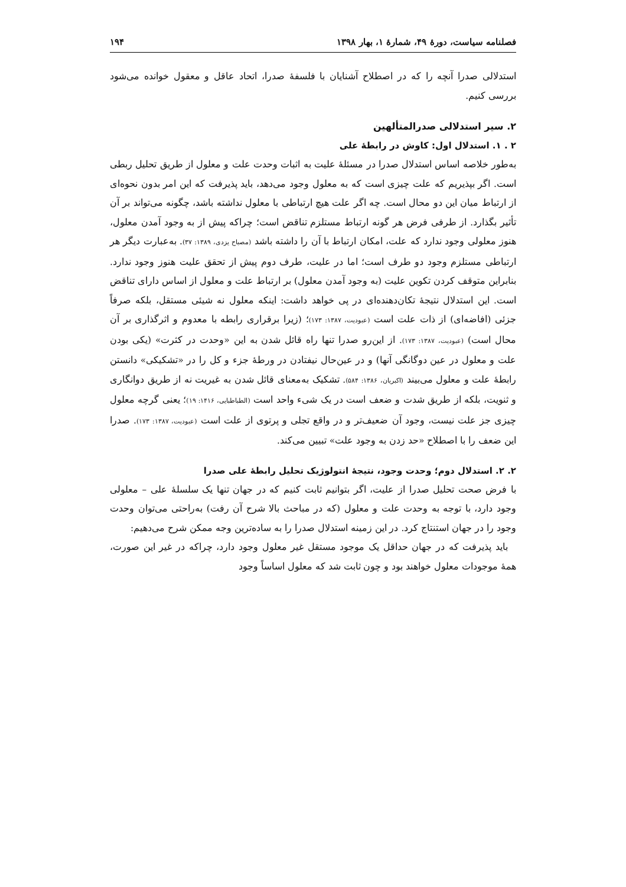فصلنامه سیاست، دورۀ ۴۹، شمارۀ ۱، بهار ۱۳۹۸ ۱۹۴
استدلالی صدرا آنچه را که در اصطلاح آشنایان با فلسفۀ صدرا، اتحاد عاقل و معقول خوانده می‌شود بررسی کنیم.
۲. سیر استدلالی صدرالمتألهین
۲ . ۱. استدلال اول: کاوش در رابطۀ علی
به‌طور خلاصه اساس استدلال صدرا در مسئلۀ علیت به اثبات وحدت علت و معلول از طریق تحلیل ربطی است. اگر بپذیریم که علت چیزی است که به معلول وجود می‌دهد، باید پذیرفت که این امر بدون نحوه‌ای از ارتباط میان این دو محال است. چه اگر علت هیچ ارتباطی با معلول نداشته باشد، چگونه می‌تواند بر آن تأثیر بگذارد. از طرفی فرض هر گونه ارتباط مستلزم تناقض است؛ چراکه پیش از به وجود آمدن معلول، هنوز معلولی وجود ندارد که علت، امکان ارتباط با آن را داشته باشد (مصباح یزدی، ۱۳۸۹: ۳۷). به‌عبارت دیگر هر ارتباطی مستلزم وجود دو طرف است؛ اما در علیت، طرف دوم پیش از تحقق علیت هنوز وجود ندارد. بنابراین متوقف کردن تکوین علیت (به وجود آمدن معلول) بر ارتباط علت و معلول از اساس دارای تناقض است. این استدلال نتیجۀ تکان‌دهنده‌ای در پی خواهد داشت: اینکه معلول نه شیئی مستقل، بلکه صرفاً جزئی (افاضه‌ای) از ذات علت است (عبودیت، ۱۳۸۷: ۱۷۳)؛ (زیرا برقراری رابطه با معدوم و اثرگذاری بر آن محال است) (عبودیت، ۱۳۸۷: ۱۷۳). از این‌رو صدرا تنها راه قائل شدن به این «وحدت در کثرت» (یکی بودن علت و معلول در عین دوگانگی آنها) و در عین‌حال نیفتادن در ورطۀ جزء و کل را در «تشکیکی» دانستن رابطۀ علت و معلول می‌بیند (اکبریان، ۱۳۸۶: ۵۸۴). تشکیک به‌معنای قائل شدن به غیریت نه از طریق دوانگاری و ثنویت، بلکه از طریق شدت و ضعف است در یک شیء واحد است (الطباطبایی، ۱۴۱۶: ۱۹)؛ یعنی گرچه معلول چیزی جز علت نیست، وجود آن ضعیف‌تر و در واقع تجلی و پرتوی از علت است (عبودیت، ۱۳۸۷: ۱۷۳). صدرا این ضعف را با اصطلاح «حد زدن به وجود علت» تبیین می‌کند.
۲. ۲. استدلال دوم؛ وحدت وجود، نتیجۀ انتولوژیک تحلیل رابطۀ علی صدرا
با فرض صحت تحلیل صدرا از علیت، اگر بتوانیم ثابت کنیم که در جهان تنها یک سلسلۀ علی – معلولی وجود دارد، با توجه به وحدت علت و معلول (که در مباحث بالا شرح آن رفت) به‌راحتی می‌توان وحدت وجود را در جهان استنتاج کرد. در این زمینه استدلال صدرا را به ساده‌ترین وجه ممکن شرح می‌دهیم:
باید پذیرفت که در جهان حداقل یک موجود مستقل غیر معلول وجود دارد، چراکه در غیر این صورت، همۀ موجودات معلول خواهند بود و چون ثابت شد که معلول اساساً وجود